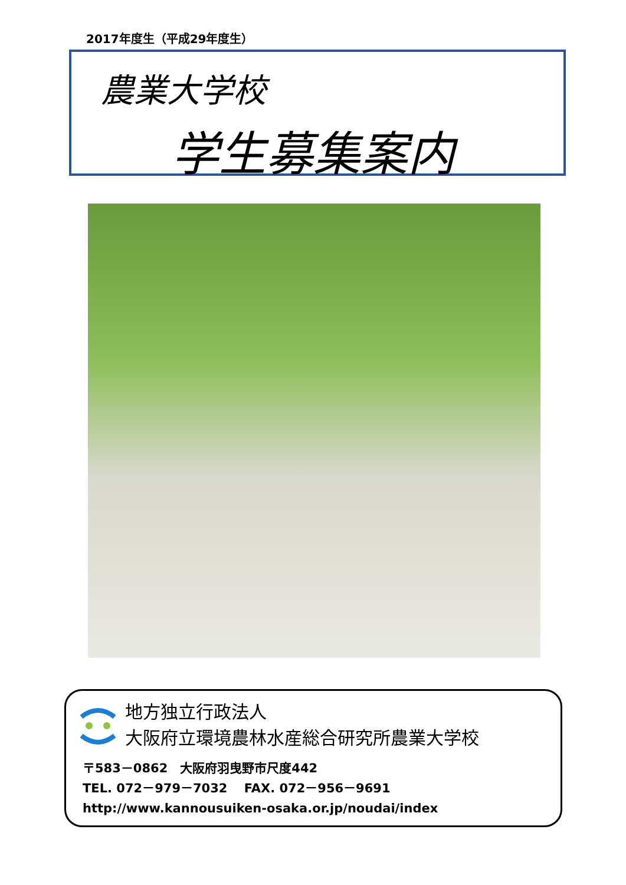2017年度生（平成29年度生）
農業大学校
学生募集案内
地方独立行政法人
大阪府立環境農林水産総合研究所農業大学校
〒583－0862　大阪府羽曳野市尺度442
TEL. 072－979－7032　 FAX. 072－956－9691
http://www.kannousuiken-osaka.or.jp/noudai/index